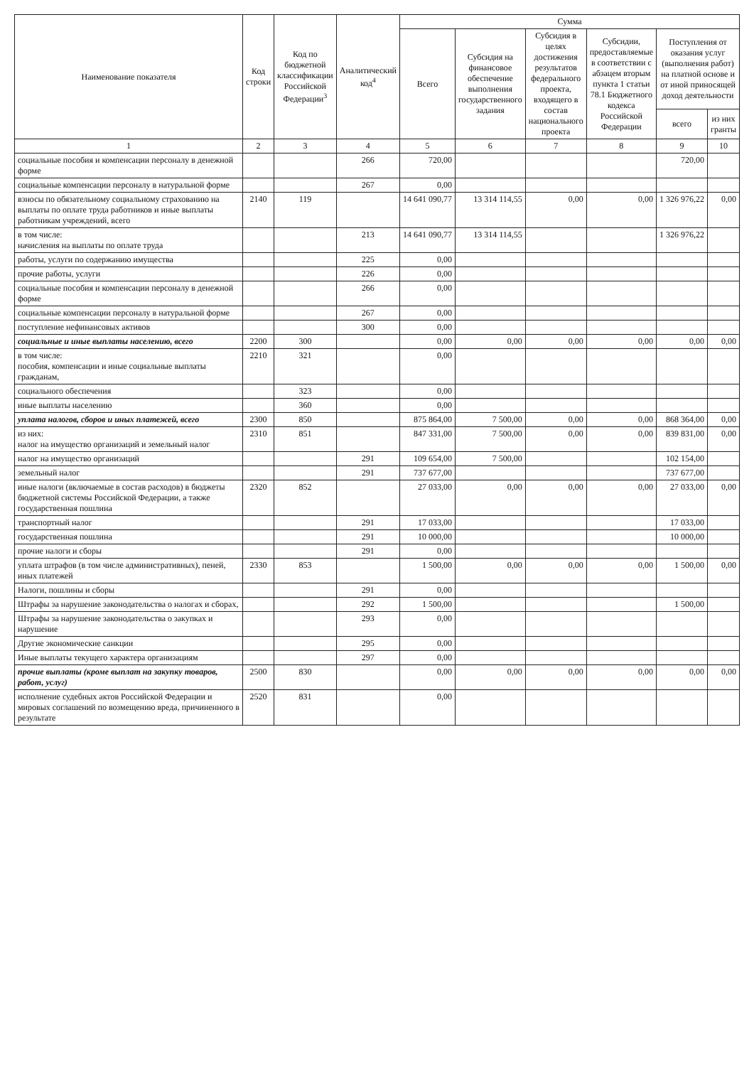| Наименование показателя | Код строки | Код по бюджетной классификации Российской Федерации<sup>3</sup> | Аналитический код<sup>4</sup> | Сумма | | | | | |
| --- | --- | --- | --- | --- | --- | --- | --- | --- | --- |
| | | | | Всего | Субсидия на финансовое обеспечение выполнения государственного задания | Субсидия в целях достижения результатов федерального проекта, входящего в состав национального проекта | Субсидии, предоставляемые в соответствии с абзацем вторым пункта 1 статьи 78.1 Бюджетного кодекса Российской Федерации | Поступления от оказания услуг (выполнения работ) на платной основе и от иной приносящей доход деятельности | |
| | | | | | | | | всего | из них гранты |
| 1 | 2 | 3 | 4 | 5 | 6 | 7 | 8 | 9 | 10 |
| социальные пособия и компенсации персоналу в денежной форме | | | 266 | 720,00 | | | | 720,00 | |
| социальные компенсации персоналу в натуральной форме | | | 267 | 0,00 | | | | | |
| взносы по обязательному социальному страхованию на выплаты по оплате труда работников и иные выплаты работникам учреждений, всего | 2140 | 119 | | 14 641 090,77 | 13 314 114,55 | 0,00 | 0,00 | 1 326 976,22 | 0,00 |
| в том числе: начисления на выплаты по оплате труда | | | 213 | 14 641 090,77 | 13 314 114,55 | | | 1 326 976,22 | |
| работы, услуги по содержанию имущества | | | 225 | 0,00 | | | | | |
| прочие работы, услуги | | | 226 | 0,00 | | | | | |
| социальные пособия и компенсации персоналу в денежной форме | | | 266 | 0,00 | | | | | |
| социальные компенсации персоналу в натуральной форме | | | 267 | 0,00 | | | | | |
| поступление нефинансовых активов | | | 300 | 0,00 | | | | | |
| социальные и иные выплаты населению, всего | 2200 | 300 | | 0,00 | 0,00 | 0,00 | 0,00 | 0,00 | 0,00 |
| в том числе: пособия, компенсации и иные социальные выплаты гражданам, | 2210 | 321 | | 0,00 | | | | | |
| социального обеспечения | | 323 | | 0,00 | | | | | |
| иные выплаты населению | | 360 | | 0,00 | | | | | |
| уплата налогов, сборов и иных платежей, всего | 2300 | 850 | | 875 864,00 | 7 500,00 | 0,00 | 0,00 | 868 364,00 | 0,00 |
| из них: налог на имущество организаций и земельный налог | 2310 | 851 | | 847 331,00 | 7 500,00 | 0,00 | 0,00 | 839 831,00 | 0,00 |
| налог на имущество организаций | | | 291 | 109 654,00 | 7 500,00 | | | 102 154,00 | |
| земельный налог | | | 291 | 737 677,00 | | | | 737 677,00 | |
| иные налоги (включаемые в состав расходов) в бюджеты бюджетной системы Российской Федерации, а также государственная пошлина | 2320 | 852 | | 27 033,00 | 0,00 | 0,00 | 0,00 | 27 033,00 | 0,00 |
| транспортный налог | | | 291 | 17 033,00 | | | | 17 033,00 | |
| государственная пошлина | | | 291 | 10 000,00 | | | | 10 000,00 | |
| прочие налоги и сборы | | | 291 | 0,00 | | | | | |
| уплата штрафов (в том числе административных), пеней, иных платежей | 2330 | 853 | | 1 500,00 | 0,00 | 0,00 | 0,00 | 1 500,00 | 0,00 |
| Налоги, пошлины и сборы | | | 291 | 0,00 | | | | | |
| Штрафы за нарушение законодательства о налогах и сборах, | | | 292 | 1 500,00 | | | | 1 500,00 | |
| Штрафы за нарушение законодательства о закупках и нарушение | | | 293 | 0,00 | | | | | |
| Другие экономические санкции | | | 295 | 0,00 | | | | | |
| Иные выплаты текущего характера организациям | | | 297 | 0,00 | | | | | |
| прочие выплаты (кроме выплат на закупку товаров, работ, услуг) | 2500 | 830 | | 0,00 | 0,00 | 0,00 | 0,00 | 0,00 | 0,00 |
| исполнение судебных актов Российской Федерации и мировых соглашений по возмещению вреда, причиненного в результате | 2520 | 831 | | 0,00 | | | | | |